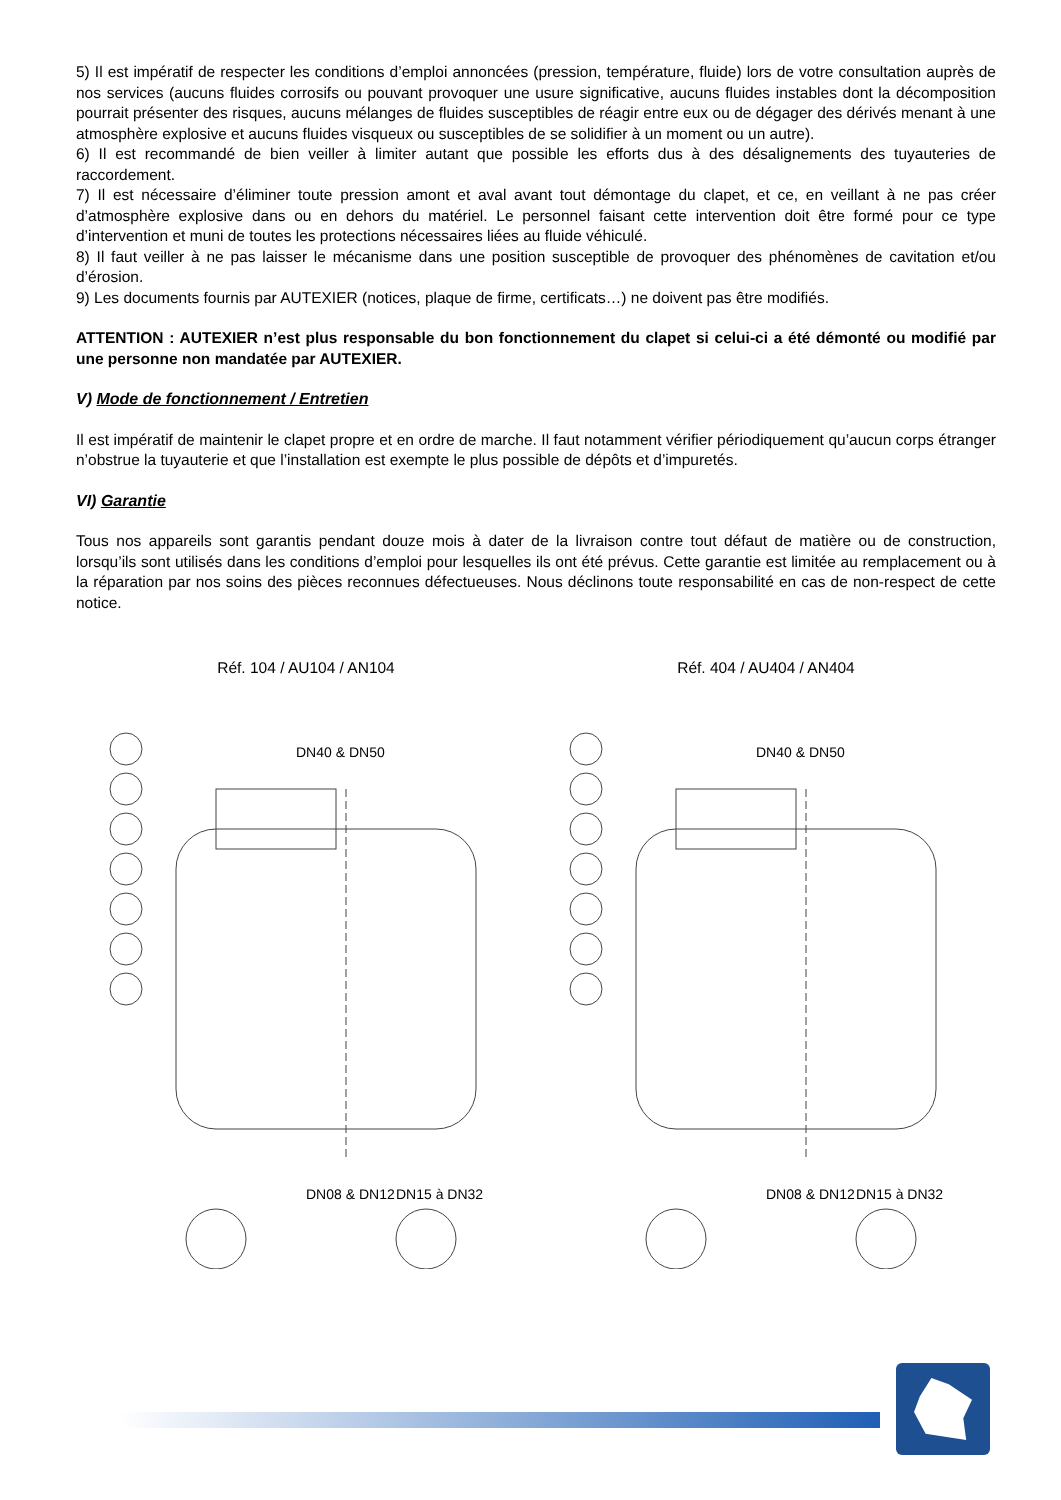5) Il est impératif de respecter les conditions d’emploi annoncées (pression, température, fluide) lors de votre consultation auprès de nos services (aucuns fluides corrosifs ou pouvant provoquer une usure significative, aucuns fluides instables dont la décomposition pourrait présenter des risques, aucuns mélanges de fluides susceptibles de réagir entre eux ou de dégager des dérivés menant à une atmosphère explosive et aucuns fluides visqueux ou susceptibles de se solidifier à un moment ou un autre).
6) Il est recommandé de bien veiller à limiter autant que possible les efforts dus à des désalignements des tuyauteries de raccordement.
7) Il est nécessaire d’éliminer toute pression amont et aval avant tout démontage du clapet, et ce, en veillant à ne pas créer d’atmosphère explosive dans ou en dehors du matériel. Le personnel faisant cette intervention doit être formé pour ce type d’intervention et muni de toutes les protections nécessaires liées au fluide véhiculé.
8) Il faut veiller à ne pas laisser le mécanisme dans une position susceptible de provoquer des phénomènes de cavitation et/ou d’érosion.
9) Les documents fournis par AUTEXIER (notices, plaque de firme, certificats…) ne doivent pas être modifiés.
ATTENTION : AUTEXIER n’est plus responsable du bon fonctionnement du clapet si celui-ci a été démonté ou modifié par une personne non mandatée par AUTEXIER.
V) Mode de fonctionnement / Entretien
Il est impératif de maintenir le clapet propre et en ordre de marche. Il faut notamment vérifier périodiquement qu’aucun corps étranger n’obstrue la tuyauterie et que l’installation est exempte le plus possible de dépôts et d’impuretés.
VI) Garantie
Tous nos appareils sont garantis pendant douze mois à dater de la livraison contre tout défaut de matière ou de construction, lorsqu’ils sont utilisés dans les conditions d’emploi pour lesquelles ils ont été prévus. Cette garantie est limitée au remplacement ou à la réparation par nos soins des pièces reconnues défectueuses. Nous déclinons toute responsabilité en cas de non-respect de cette notice.
Réf. 104 / AU104 / AN104
DN40 & DN50
DN08 & DN12
DN15 à DN32
Réf. 404 / AU404 / AN404
DN40 & DN50
DN08 & DN12
DN15 à DN32